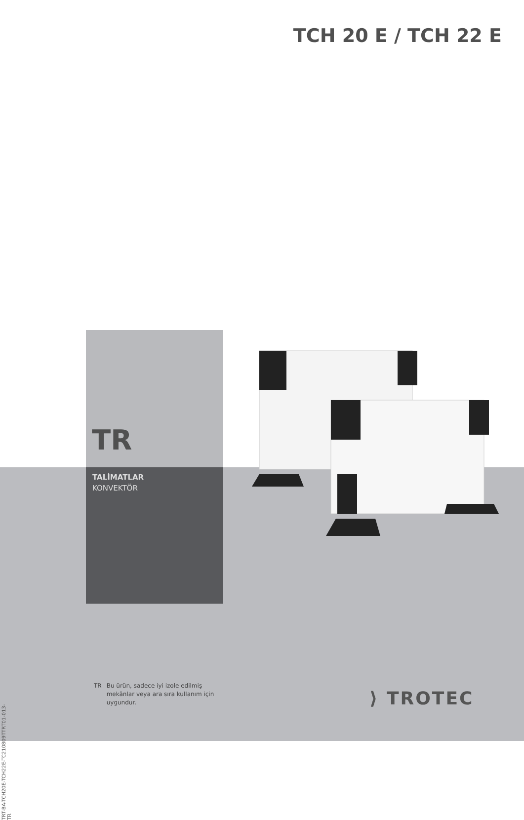TCH 20 E / TCH 22 E
TR
TALİMATLAR
KONVEKTÖR
TR Bu ürün, sadece iyi izole edilmiş
mekânlar veya ara sıra kullanım için
uygundur.
TRT-BA-TCH20E-TCH22E-TC210809TTRT01-013-TR
⟩ TROTEC